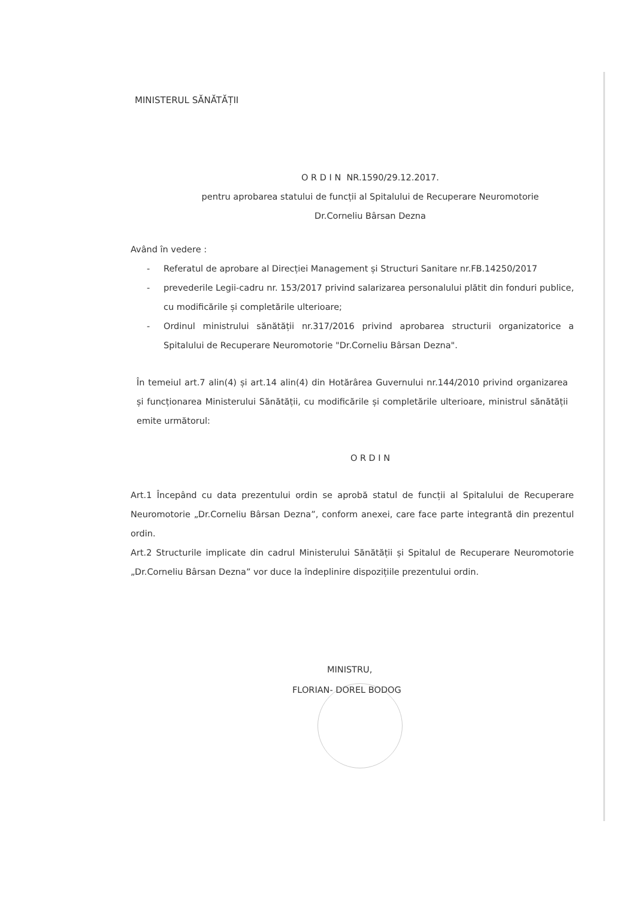MINISTERUL SĂNĂTĂȚII
O R D I N NR.1590/29.12.2017.
pentru aprobarea statului de funcții al Spitalului de Recuperare Neuromotorie
Dr.Corneliu Bârsan Dezna
Având în vedere :
- Referatul de aprobare al Direcției Management și Structuri Sanitare nr.FB.14250/2017
- prevederile Legii-cadru nr. 153/2017 privind salarizarea personalului plătit din fonduri publice, cu modificările și completările ulterioare;
- Ordinul ministrului sănătății nr.317/2016 privind aprobarea structurii organizatorice a Spitalului de Recuperare Neuromotorie "Dr.Corneliu Bârsan Dezna".
În temeiul art.7 alin(4) și art.14 alin(4) din Hotărârea Guvernului nr.144/2010 privind organizarea și funcționarea Ministerului Sănătății, cu modificările și completările ulterioare, ministrul sănătății emite următorul:
O R D I N
Art.1 Începând cu data prezentului ordin se aprobă statul de funcții al Spitalului de Recuperare Neuromotorie „Dr.Corneliu Bârsan Dezna”, conform anexei, care face parte integrantă din prezentul ordin.
Art.2 Structurile implicate din cadrul Ministerului Sănătății și Spitalul de Recuperare Neuromotorie „Dr.Corneliu Bârsan Dezna” vor duce la îndeplinire dispozițiile prezentului ordin.
MINISTRU,
FLORIAN- DOREL BODOG